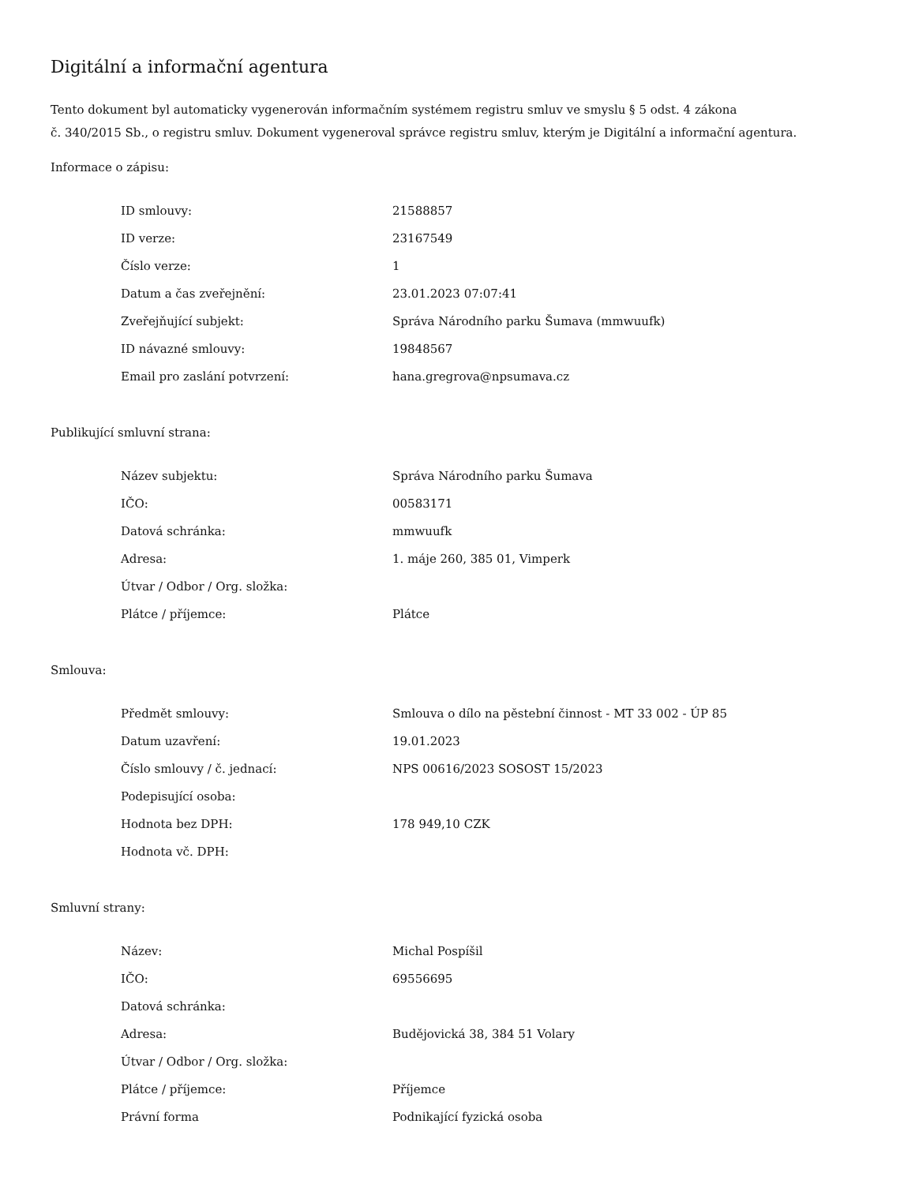Digitální a informační agentura
Tento dokument byl automaticky vygenerován informačním systémem registru smluv ve smyslu § 5 odst. 4 zákona
č. 340/2015 Sb., o registru smluv. Dokument vygeneroval správce registru smluv, kterým je Digitální a informační agentura.
Informace o zápisu:
| ID smlouvy: | 21588857 |
| ID verze: | 23167549 |
| Číslo verze: | 1 |
| Datum a čas zveřejnění: | 23.01.2023 07:07:41 |
| Zveřejňující subjekt: | Správa Národního parku Šumava (mmwuufk) |
| ID návazné smlouvy: | 19848567 |
| Email pro zaslání potvrzení: | hana.gregrova@npsumava.cz |
Publikující smluvní strana:
| Název subjektu: | Správa Národního parku Šumava |
| IČO: | 00583171 |
| Datová schránka: | mmwuufk |
| Adresa: | 1. máje 260, 385 01, Vimperk |
| Útvar / Odbor / Org. složka: | |
| Plátce / příjemce: | Plátce |
Smlouva:
| Předmět smlouvy: | Smlouva o dílo na pěstební činnost - MT 33 002 - ÚP 85 |
| Datum uzavření: | 19.01.2023 |
| Číslo smlouvy / č. jednací: | NPS 00616/2023 SOSOST 15/2023 |
| Podepisující osoba: | |
| Hodnota bez DPH: | 178 949,10 CZK |
| Hodnota vč. DPH: | |
Smluvní strany:
| Název: | Michal Pospíšil |
| IČO: | 69556695 |
| Datová schránka: | |
| Adresa: | Budějovická 38, 384 51 Volary |
| Útvar / Odbor / Org. složka: | |
| Plátce / příjemce: | Příjemce |
| Právní forma | Podnikající fyzická osoba |